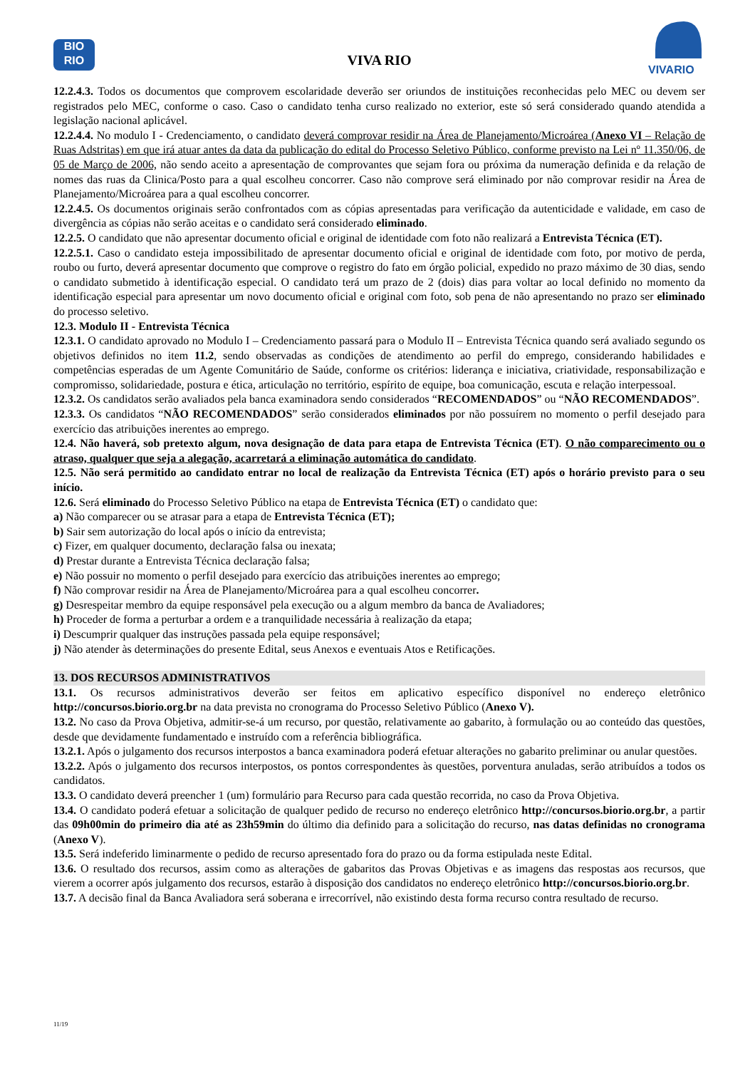BIO
RIO
VIVA RIO
VIVARIO
12.2.4.3. Todos os documentos que comprovem escolaridade deverão ser oriundos de instituições reconhecidas pelo MEC ou devem ser registrados pelo MEC, conforme o caso. Caso o candidato tenha curso realizado no exterior, este só será considerado quando atendida a legislação nacional aplicável.
12.2.4.4. No modulo I - Credenciamento, o candidato deverá comprovar residir na Área de Planejamento/Microárea (Anexo VI – Relação de Ruas Adstritas) em que irá atuar antes da data da publicação do edital do Processo Seletivo Público, conforme previsto na Lei nº 11.350/06, de 05 de Março de 2006, não sendo aceito a apresentação de comprovantes que sejam fora ou próxima da numeração definida e da relação de nomes das ruas da Clinica/Posto para a qual escolheu concorrer. Caso não comprove será eliminado por não comprovar residir na Área de Planejamento/Microárea para a qual escolheu concorrer.
12.2.4.5. Os documentos originais serão confrontados com as cópias apresentadas para verificação da autenticidade e validade, em caso de divergência as cópias não serão aceitas e o candidato será considerado eliminado.
12.2.5. O candidato que não apresentar documento oficial e original de identidade com foto não realizará a Entrevista Técnica (ET).
12.2.5.1. Caso o candidato esteja impossibilitado de apresentar documento oficial e original de identidade com foto, por motivo de perda, roubo ou furto, deverá apresentar documento que comprove o registro do fato em órgão policial, expedido no prazo máximo de 30 dias, sendo o candidato submetido à identificação especial. O candidato terá um prazo de 2 (dois) dias para voltar ao local definido no momento da identificação especial para apresentar um novo documento oficial e original com foto, sob pena de não apresentando no prazo ser eliminado do processo seletivo.
12.3. Modulo II - Entrevista Técnica
12.3.1. O candidato aprovado no Modulo I – Credenciamento passará para o Modulo II – Entrevista Técnica quando será avaliado segundo os objetivos definidos no item 11.2, sendo observadas as condições de atendimento ao perfil do emprego, considerando habilidades e competências esperadas de um Agente Comunitário de Saúde, conforme os critérios: liderança e iniciativa, criatividade, responsabilização e compromisso, solidariedade, postura e ética, articulação no território, espírito de equipe, boa comunicação, escuta e relação interpessoal.
12.3.2. Os candidatos serão avaliados pela banca examinadora sendo considerados “RECOMENDADOS” ou “NÃO RECOMENDADOS”.
12.3.3. Os candidatos “NÃO RECOMENDADOS” serão considerados eliminados por não possuírem no momento o perfil desejado para exercício das atribuições inerentes ao emprego.
12.4. Não haverá, sob pretexto algum, nova designação de data para etapa de Entrevista Técnica (ET). O não comparecimento ou o atraso, qualquer que seja a alegação, acarretará a eliminação automática do candidato.
12.5. Não será permitido ao candidato entrar no local de realização da Entrevista Técnica (ET) após o horário previsto para o seu início.
12.6. Será eliminado do Processo Seletivo Público na etapa de Entrevista Técnica (ET) o candidato que:
a) Não comparecer ou se atrasar para a etapa de Entrevista Técnica (ET);
b) Sair sem autorização do local após o início da entrevista;
c) Fizer, em qualquer documento, declaração falsa ou inexata;
d) Prestar durante a Entrevista Técnica declaração falsa;
e) Não possuir no momento o perfil desejado para exercício das atribuições inerentes ao emprego;
f) Não comprovar residir na Área de Planejamento/Microárea para a qual escolheu concorrer.
g) Desrespeitar membro da equipe responsável pela execução ou a algum membro da banca de Avaliadores;
h) Proceder de forma a perturbar a ordem e a tranquilidade necessária à realização da etapa;
i) Descumprir qualquer das instruções passada pela equipe responsável;
j) Não atender às determinações do presente Edital, seus Anexos e eventuais Atos e Retificações.
13. DOS RECURSOS ADMINISTRATIVOS
13.1. Os recursos administrativos deverão ser feitos em aplicativo específico disponível no endereço eletrônico http://concursos.biorio.org.br na data prevista no cronograma do Processo Seletivo Público (Anexo V).
13.2. No caso da Prova Objetiva, admitir-se-á um recurso, por questão, relativamente ao gabarito, à formulação ou ao conteúdo das questões, desde que devidamente fundamentado e instruído com a referência bibliográfica.
13.2.1. Após o julgamento dos recursos interpostos a banca examinadora poderá efetuar alterações no gabarito preliminar ou anular questões.
13.2.2. Após o julgamento dos recursos interpostos, os pontos correspondentes às questões, porventura anuladas, serão atribuídos a todos os candidatos.
13.3. O candidato deverá preencher 1 (um) formulário para Recurso para cada questão recorrida, no caso da Prova Objetiva.
13.4. O candidato poderá efetuar a solicitação de qualquer pedido de recurso no endereço eletrônico http://concursos.biorio.org.br, a partir das 09h00min do primeiro dia até as 23h59min do último dia definido para a solicitação do recurso, nas datas definidas no cronograma (Anexo V).
13.5. Será indeferido liminarmente o pedido de recurso apresentado fora do prazo ou da forma estipulada neste Edital.
13.6. O resultado dos recursos, assim como as alterações de gabaritos das Provas Objetivas e as imagens das respostas aos recursos, que vierem a ocorrer após julgamento dos recursos, estarão à disposição dos candidatos no endereço eletrônico http://concursos.biorio.org.br.
13.7. A decisão final da Banca Avaliadora será soberana e irrecorrível, não existindo desta forma recurso contra resultado de recurso.
11/19